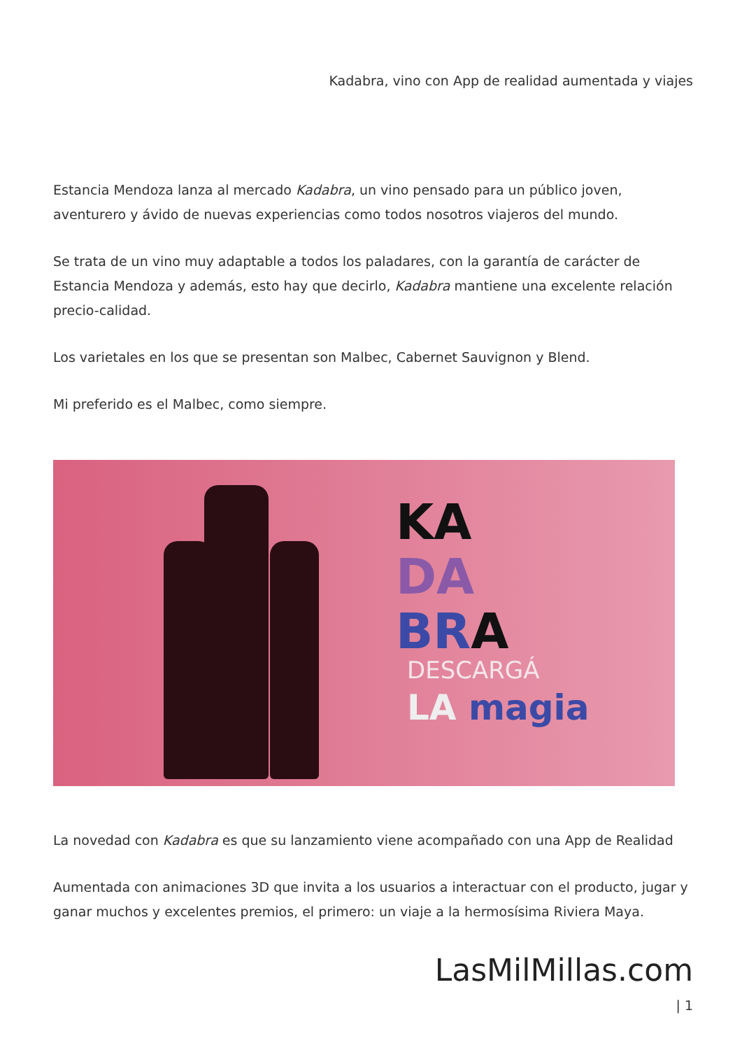Kadabra, vino con App de realidad aumentada y viajes
Estancia Mendoza lanza al mercado Kadabra, un vino pensado para un público joven, aventurero y ávido de nuevas experiencias como todos nosotros viajeros del mundo.
Se trata de un vino muy adaptable a todos los paladares, con la garantía de carácter de Estancia Mendoza y además, esto hay que decirlo, Kadabra mantiene una excelente relación precio-calidad.
Los varietales en los que se presentan son Malbec, Cabernet Sauvignon y Blend.
Mi preferido es el Malbec, como siempre.
KA
DA
BR A
DESCARGÁ
LA magia
La novedad con Kadabra es que su lanzamiento viene acompañado con una App de Realidad
Aumentada con animaciones 3D que invita a los usuarios a interactuar con el producto, jugar y ganar muchos y excelentes premios, el primero: un viaje a la hermosísima Riviera Maya.
LasMilMillas.com
| 1